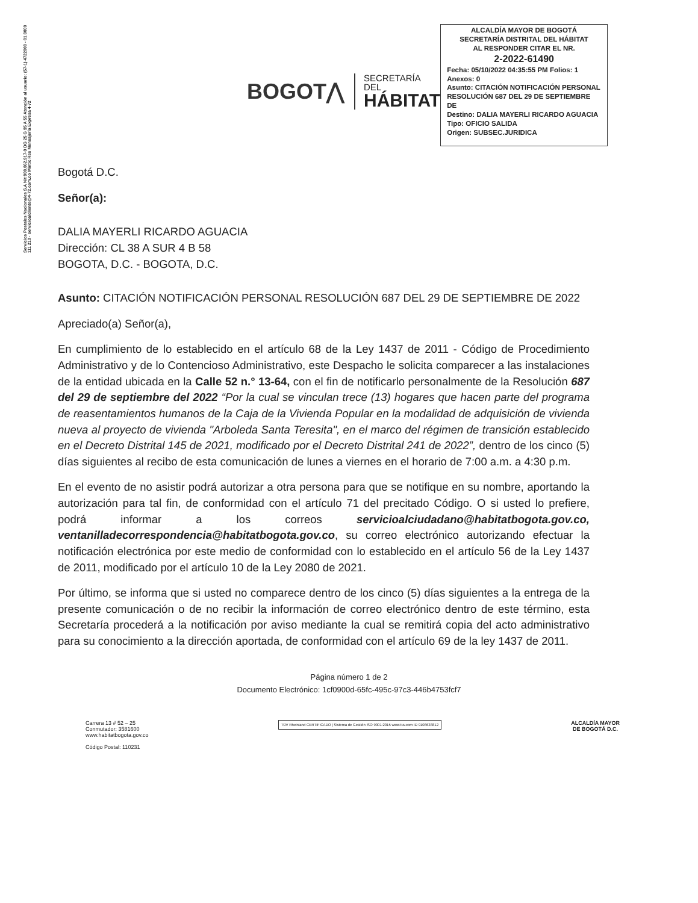Servicios Postales Nacionales S.A Nit 900.062.917-9 DG 25 G 95 A 55 Atención al usuario: (57-1) 4722000 - 01 8000 111 210 · servicioalcliente@4-72.com.co Mintic Res Mensajería Expresa 4-72
BOGOT⋀
SECRETARÍA DEL
HÁBITAT
ALCALDÍA MAYOR DE BOGOTÁ
SECRETARÍA DISTRITAL DEL HÁBITAT
AL RESPONDER CITAR EL NR.
2-2022-61490
Fecha: 05/10/2022 04:35:55 PM Folios: 1
Anexos: 0
Asunto: CITACIÓN NOTIFICACIÓN PERSONAL RESOLUCIÓN 687 DEL 29 DE SEPTIEMBRE DE
Destino: DALIA MAYERLI RICARDO AGUACIA
Tipo: OFICIO SALIDA
Origen: SUBSEC.JURIDICA
Bogotá D.C.
Señor(a):
DALIA MAYERLI RICARDO AGUACIA
Dirección: CL 38 A SUR 4 B 58
BOGOTA, D.C. - BOGOTA, D.C.
Asunto: CITACIÓN NOTIFICACIÓN PERSONAL RESOLUCIÓN 687 DEL 29 DE SEPTIEMBRE DE 2022
Apreciado(a) Señor(a),
En cumplimiento de lo establecido en el artículo 68 de la Ley 1437 de 2011 - Código de Procedimiento Administrativo y de lo Contencioso Administrativo, este Despacho le solicita comparecer a las instalaciones de la entidad ubicada en la Calle 52 n.° 13-64, con el fin de notificarlo personalmente de la Resolución 687 del 29 de septiembre del 2022 “Por la cual se vinculan trece (13) hogares que hacen parte del programa de reasentamientos humanos de la Caja de la Vivienda Popular en la modalidad de adquisición de vivienda nueva al proyecto de vivienda "Arboleda Santa Teresita", en el marco del régimen de transición establecido en el Decreto Distrital 145 de 2021, modificado por el Decreto Distrital 241 de 2022”, dentro de los cinco (5) días siguientes al recibo de esta comunicación de lunes a viernes en el horario de 7:00 a.m. a 4:30 p.m.
En el evento de no asistir podrá autorizar a otra persona para que se notifique en su nombre, aportando la autorización para tal fin, de conformidad con el artículo 71 del precitado Código. O si usted lo prefiere, podrá informar a los correos servicioalciudadano@habitatbogota.gov.co, ventanilladecorrespondencia@habitatbogota.gov.co, su correo electrónico autorizando efectuar la notificación electrónica por este medio de conformidad con lo establecido en el artículo 56 de la Ley 1437 de 2011, modificado por el artículo 10 de la Ley 2080 de 2021.
Por último, se informa que si usted no comparece dentro de los cinco (5) días siguientes a la entrega de la presente comunicación o de no recibir la información de correo electrónico dentro de este término, esta Secretaría procederá a la notificación por aviso mediante la cual se remitirá copia del acto administrativo para su conocimiento a la dirección aportada, de conformidad con el artículo 69 de la ley 1437 de 2011.
Página número 1 de 2
Documento Electrónico: 1cf0900d-65fc-495c-97c3-446b4753fcf7
Carrera 13 # 52 – 25
Conmutador: 3581600
www.habitatbogota.gov.co
Código Postal: 110231
TÜV Rheinland CERTIFICADO | Sistema de Gestión ISO 9001:2015 www.tuv.com ID 9108638812
ALCALDÍA MAYOR
DE BOGOTÁ D.C.